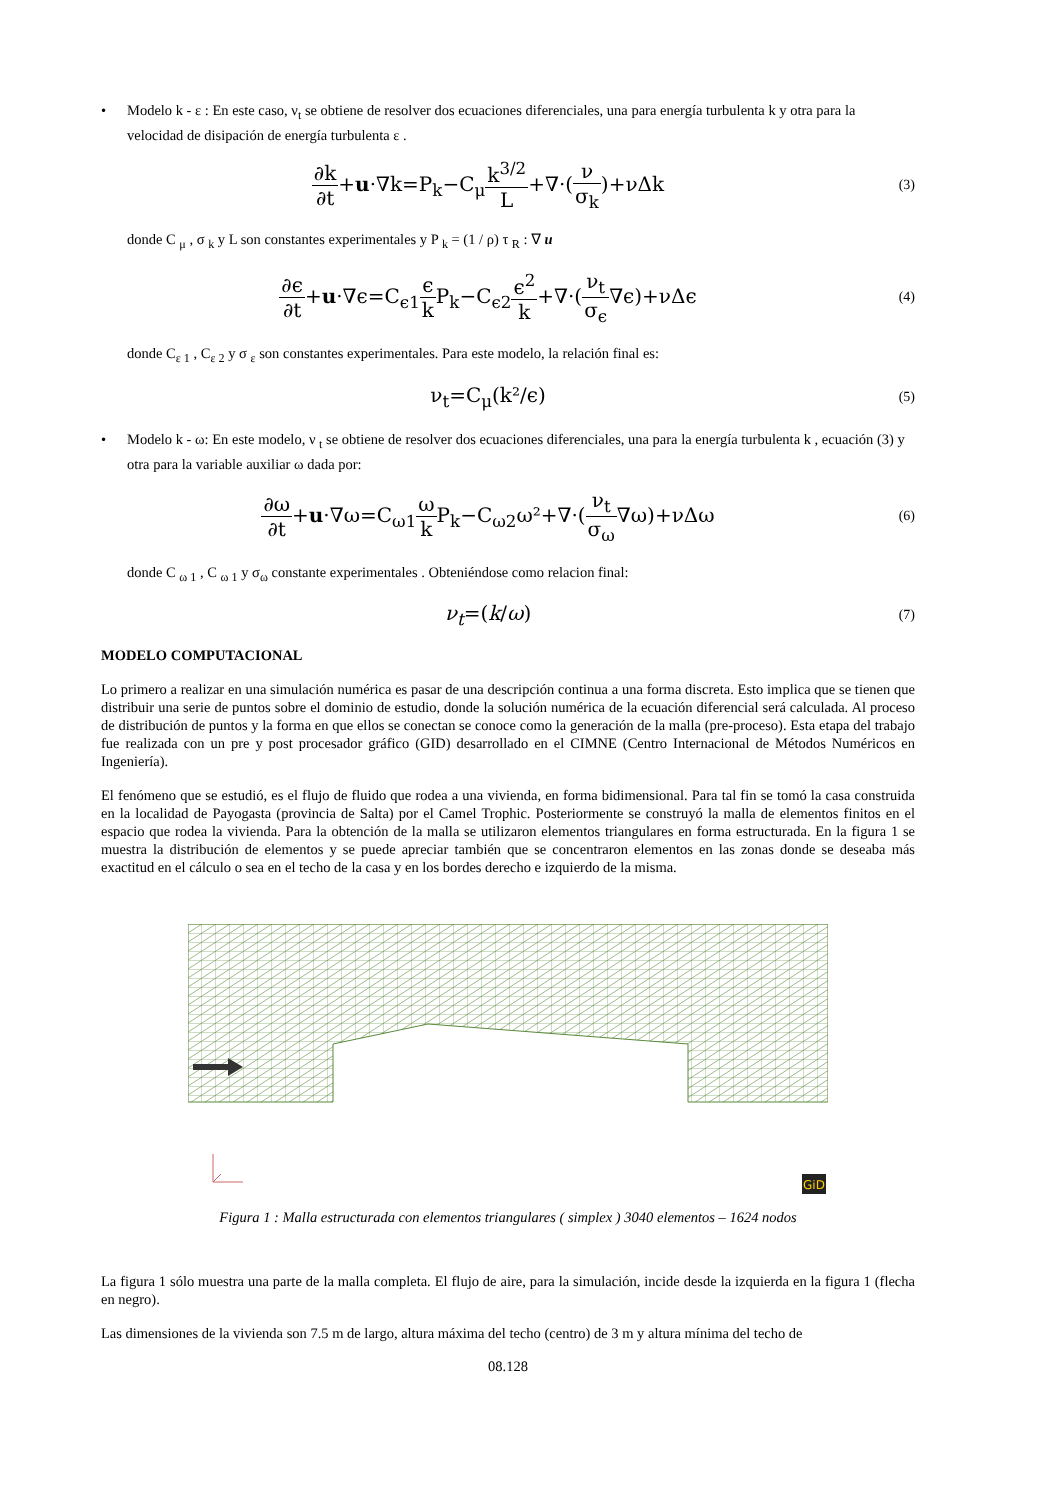• Modelo k - ε : En este caso, ν<sub>t</sub> se obtiene de resolver dos ecuaciones diferenciales, una para energía turbulenta k y otra para la velocidad de disipación de energía turbulenta ε .
∂k ∂t+u·∇k=P<sub>k</sub>−C<sub>μ</sub>k<sup>3/2</sup> L+∇·(ν σ<sub>k</sub>)+νΔk
(3)
donde C <sub>μ</sub> , σ <sub>k</sub> y L son constantes experimentales y P <sub>k</sub> = (1 / ρ) τ <sub>R</sub> : ∇ u
∂ϵ ∂t+u·∇ϵ=C<sub>ϵ1</sub>ϵ k P<sub>k</sub>−C<sub>ϵ2</sub>ϵ<sup>2</sup> k+∇·(ν<sub>t</sub> σ<sub>ϵ</sub>∇ϵ)+νΔϵ
(4)
donde C<sub>ε 1</sub> , C<sub>ε 2</sub> y σ <sub>ε</sub> son constantes experimentales. Para este modelo, la relación final es:
ν<sub>t</sub>=C<sub>μ</sub>(k²/ϵ)
(5)
• Modelo k - ω: En este modelo, ν <sub>t</sub> se obtiene de resolver dos ecuaciones diferenciales, una para la energía turbulenta k , ecuación (3) y otra para la variable auxiliar ω dada por:
∂ω ∂t+u·∇ω=C<sub>ω1</sub>ω k P<sub>k</sub>−C<sub>ω2</sub>ω²+∇·(ν<sub>t</sub> σ<sub>ω</sub>∇ω)+νΔω
(6)
donde C <sub>ω 1</sub> , C <sub>ω 1</sub> y σ<sub>ω</sub> constante experimentales . Obteniéndose como relacion final:
ν<sub>t</sub>=(k/ω)
(7)
MODELO COMPUTACIONAL
Lo primero a realizar en una simulación numérica es pasar de una descripción continua a una forma discreta. Esto implica que se tienen que distribuir una serie de puntos sobre el dominio de estudio, donde la solución numérica de la ecuación diferencial será calculada. Al proceso de distribución de puntos y la forma en que ellos se conectan se conoce como la generación de la malla (pre-proceso). Esta etapa del trabajo fue realizada con un pre y post procesador gráfico (GID) desarrollado en el CIMNE (Centro Internacional de Métodos Numéricos en Ingeniería).
El fenómeno que se estudió, es el flujo de fluido que rodea a una vivienda, en forma bidimensional. Para tal fin se tomó la casa construida en la localidad de Payogasta (provincia de Salta) por el Camel Trophic. Posteriormente se construyó la malla de elementos finitos en el espacio que rodea la vivienda. Para la obtención de la malla se utilizaron elementos triangulares en forma estructurada. En la figura 1 se muestra la distribución de elementos y se puede apreciar también que se concentraron elementos en las zonas donde se deseaba más exactitud en el cálculo o sea en el techo de la casa y en los bordes derecho e izquierdo de la misma.
GiD
Figura 1 : Malla estructurada con elementos triangulares ( simplex ) 3040 elementos – 1624 nodos
La figura 1 sólo muestra una parte de la malla completa. El flujo de aire, para la simulación, incide desde la izquierda en la figura 1 (flecha en negro).
Las dimensiones de la vivienda son 7.5 m de largo, altura máxima del techo (centro) de 3 m y altura mínima del techo de
08.128